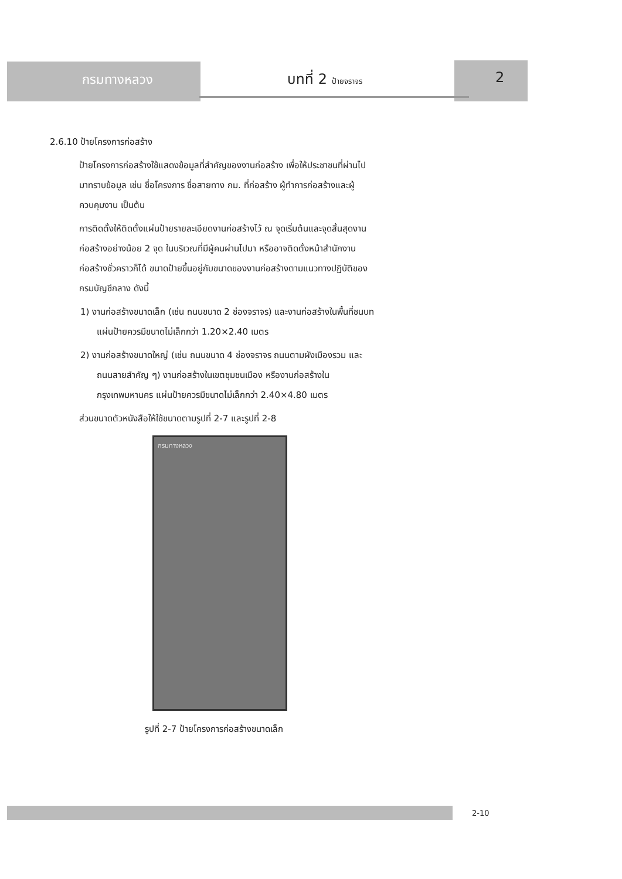กรมทางหลวง บทที่ 2 ป้ายจราจร 2
2.6.10 ป้ายโครงการก่อสร้าง
ป้ายโครงการก่อสร้างใช้แสดงข้อมูลที่สำคัญของงานก่อสร้าง เพื่อให้ประชาชนที่ผ่านไปมาทราบข้อมูล เช่น ชื่อโครงการ ชื่อสายทาง กม. ที่ก่อสร้าง ผู้ทำการก่อสร้างและผู้ควบคุมงาน เป็นต้น
การติดตั้งให้ติดตั้งแผ่นป้ายรายละเอียดงานก่อสร้างไว้ ณ จุดเริ่มต้นและจุดสิ้นสุดงานก่อสร้างอย่างน้อย 2 จุด ในบริเวณที่มีผู้คนผ่านไปมา หรืออาจติดตั้งหน้าสำนักงานก่อสร้างชั่วคราวก็ได้ ขนาดป้ายขึ้นอยู่กับขนาดของงานก่อสร้างตามแนวทางปฏิบัติของกรมบัญชีกลาง ดังนี้
1) งานก่อสร้างขนาดเล็ก (เช่น ถนนขนาด 2 ช่องจราจร) และงานก่อสร้างในพื้นที่ชนบท แผ่นป้ายควรมีขนาดไม่เล็กกว่า 1.20×2.40 เมตร
2) งานก่อสร้างขนาดใหญ่ (เช่น ถนนขนาด 4 ช่องจราจร ถนนตามผังเมืองรวม และถนนสายสำคัญ ๆ) งานก่อสร้างในเขตชุมชนเมือง หรืองานก่อสร้างในกรุงเทพมหานคร แผ่นป้ายควรมีขนาดไม่เล็กกว่า 2.40×4.80 เมตร
ส่วนขนาดตัวหนังสือให้ใช้ขนาดตามรูปที่ 2-7 และรูปที่ 2-8
กรมทางหลวง
รูปที่ 2-7 ป้ายโครงการก่อสร้างขนาดเล็ก
2-10